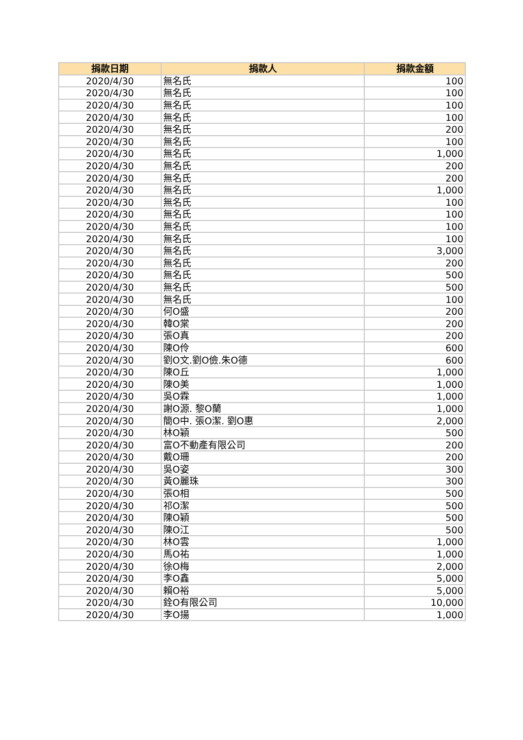| 捐款日期 | 捐款人 | 捐款金額 |
| --- | --- | --- |
| 2020/4/30 | 無名氏 | 100 |
| 2020/4/30 | 無名氏 | 100 |
| 2020/4/30 | 無名氏 | 100 |
| 2020/4/30 | 無名氏 | 100 |
| 2020/4/30 | 無名氏 | 200 |
| 2020/4/30 | 無名氏 | 100 |
| 2020/4/30 | 無名氏 | 1,000 |
| 2020/4/30 | 無名氏 | 200 |
| 2020/4/30 | 無名氏 | 200 |
| 2020/4/30 | 無名氏 | 1,000 |
| 2020/4/30 | 無名氏 | 100 |
| 2020/4/30 | 無名氏 | 100 |
| 2020/4/30 | 無名氏 | 100 |
| 2020/4/30 | 無名氏 | 100 |
| 2020/4/30 | 無名氏 | 3,000 |
| 2020/4/30 | 無名氏 | 200 |
| 2020/4/30 | 無名氏 | 500 |
| 2020/4/30 | 無名氏 | 500 |
| 2020/4/30 | 無名氏 | 100 |
| 2020/4/30 | 何O盛 | 200 |
| 2020/4/30 | 韓O棠 | 200 |
| 2020/4/30 | 張O真 | 200 |
| 2020/4/30 | 陳O伶 | 600 |
| 2020/4/30 | 劉O文.劉O儉.朱O德 | 600 |
| 2020/4/30 | 陳O丘 | 1,000 |
| 2020/4/30 | 陳O美 | 1,000 |
| 2020/4/30 | 吳O霖 | 1,000 |
| 2020/4/30 | 謝O源. 黎O蘭 | 1,000 |
| 2020/4/30 | 簡O中. 張O潔. 劉O惠 | 2,000 |
| 2020/4/30 | 林O穎 | 500 |
| 2020/4/30 | 富O不動產有限公司 | 200 |
| 2020/4/30 | 戴O珊 | 200 |
| 2020/4/30 | 吳O姿 | 300 |
| 2020/4/30 | 黃O麗珠 | 300 |
| 2020/4/30 | 張O相 | 500 |
| 2020/4/30 | 祁O潔 | 500 |
| 2020/4/30 | 陳O穎 | 500 |
| 2020/4/30 | 陳O江 | 500 |
| 2020/4/30 | 林O雲 | 1,000 |
| 2020/4/30 | 馬O祐 | 1,000 |
| 2020/4/30 | 徐O梅 | 2,000 |
| 2020/4/30 | 李O鑫 | 5,000 |
| 2020/4/30 | 賴O裕 | 5,000 |
| 2020/4/30 | 銓O有限公司 | 10,000 |
| 2020/4/30 | 李O揚 | 1,000 |